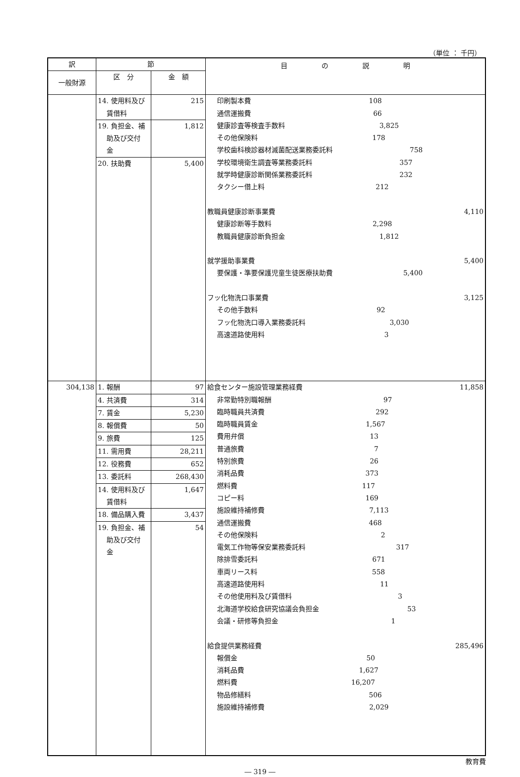（単位 ： 千円）
| 訳 | 節 | | 目 の 説 明 |
| --- | --- | --- | --- |
| 一般財源 | 区 分 | 金 額 | |
| | 14. 使用料及び 賃借料 | 215 | 印刷製本費 108 通信運搬費 66 健康診査等検査手数料 3,825 その他保険料 178 学校歯科検診器材滅菌配送業務委託料 758 学校環境衛生調査等業務委託料 357 就学時健康診断関係業務委託料 232 タクシー借上料 212 教職員健康診断事業費 4,110 健康診断等手数料 2,298 教職員健康診断負担金 1,812 就学援助事業費 5,400 要保護・準要保護児童生徒医療扶助費 5,400 フッ化物洗口事業費 3,125 その他手数料 92 フッ化物洗口導入業務委託料 3,030 高速道路使用料 3 |
| | 19. 負担金、補 助及び交付 金 | 1,812 | |
| | 20. 扶助費 | 5,400 | |
| 304,138 | 1. 報酬 | 97 | 給食センター施設管理業務経費 11,858 非常勤特別職報酬 97 臨時職員共済費 292 臨時職員賃金 1,567 費用弁償 13 普通旅費 7 特別旅費 26 消耗品費 373 燃料費 117 コピー料 169 施設維持補修費 7,113 通信運搬費 468 その他保険料 2 電気工作物等保安業務委託料 317 除排雪委託料 671 車両リース料 558 高速道路使用料 11 その他使用料及び賃借料 3 北海道学校給食研究協議会負担金 53 会議・研修等負担金 1 給食提供業務経費 285,496 報償金 50 消耗品費 1,627 燃料費 16,207 物品修繕料 506 施設維持補修費 2,029 |
| | 4. 共済費 | 314 | |
| | 7. 賃金 | 5,230 | |
| | 8. 報償費 | 50 | |
| | 9. 旅費 | 125 | |
| | 11. 需用費 | 28,211 | |
| | 12. 役務費 | 652 | |
| | 13. 委託料 | 268,430 | |
| | 14. 使用料及び 賃借料 | 1,647 | |
| | 18. 備品購入費 19. 負担金、補 助及び交付 金 | 3,437 54 | |
教育費
― 319 ―